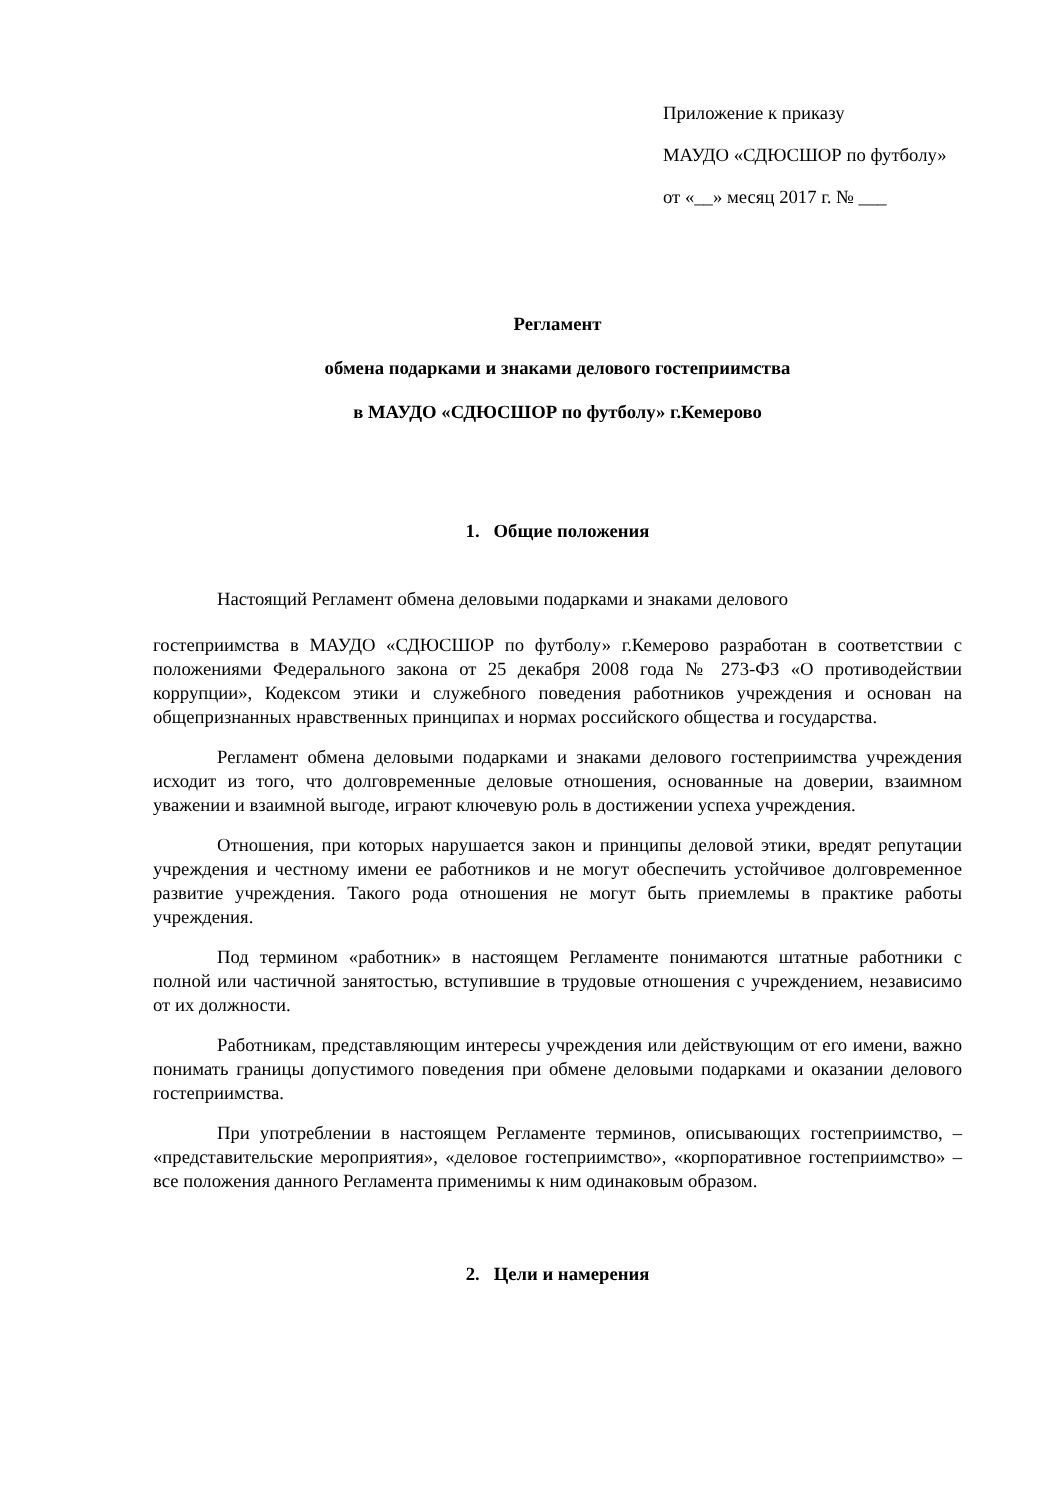Приложение к приказу
МАУДО «СДЮСШОР по футболу»
от «__» месяц 2017 г. № ___
Регламент
обмена подарками и знаками делового гостеприимства
в МАУДО «СДЮСШОР по футболу» г.Кемерово
1. Общие положения
Настоящий Регламент обмена деловыми подарками и знаками делового
гостеприимства в МАУДО «СДЮСШОР по футболу» г.Кемерово разработан в соответствии с положениями Федерального закона от 25 декабря 2008 года № 273-ФЗ «О противодействии коррупции», Кодексом этики и служебного поведения работников учреждения и основан на общепризнанных нравственных принципах и нормах российского общества и государства.
Регламент обмена деловыми подарками и знаками делового гостеприимства учреждения исходит из того, что долговременные деловые отношения, основанные на доверии, взаимном уважении и взаимной выгоде, играют ключевую роль в достижении успеха учреждения.
Отношения, при которых нарушается закон и принципы деловой этики, вредят репутации учреждения и честному имени ее работников и не могут обеспечить устойчивое долговременное развитие учреждения. Такого рода отношения не могут быть приемлемы в практике работы учреждения.
Под термином «работник» в настоящем Регламенте понимаются штатные работники с полной или частичной занятостью, вступившие в трудовые отношения с учреждением, независимо от их должности.
Работникам, представляющим интересы учреждения или действующим от его имени, важно понимать границы допустимого поведения при обмене деловыми подарками и оказании делового гостеприимства.
При употреблении в настоящем Регламенте терминов, описывающих гостеприимство, – «представительские мероприятия», «деловое гостеприимство», «корпоративное гостеприимство» – все положения данного Регламента применимы к ним одинаковым образом.
2. Цели и намерения